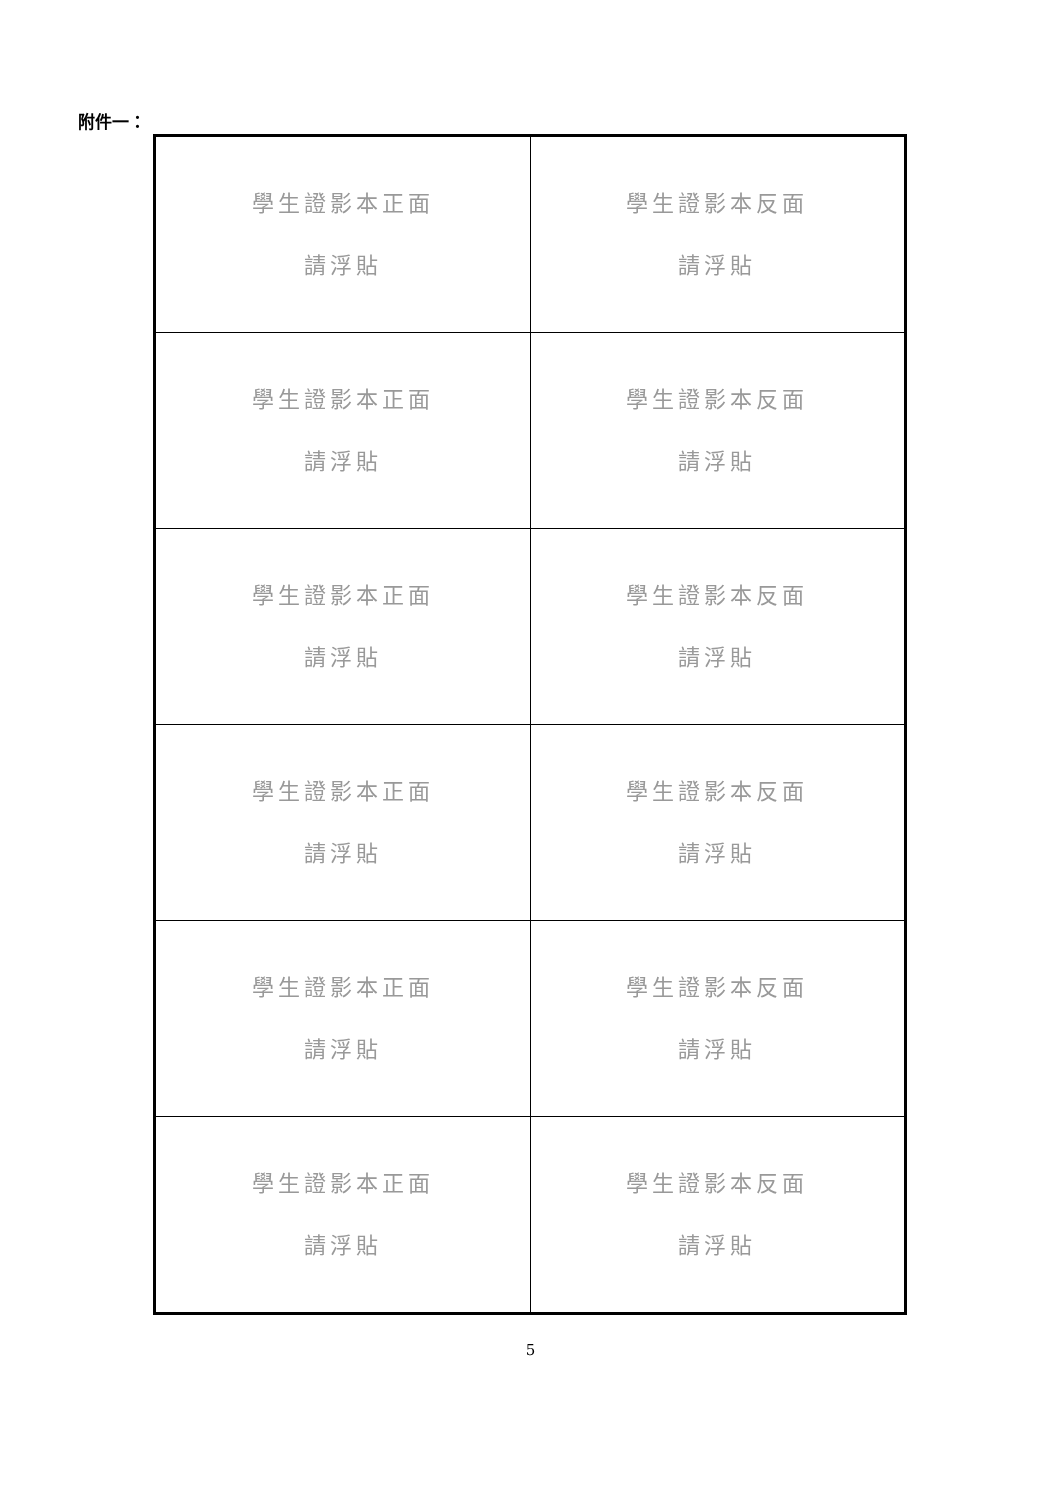附件一：
| 學生證影本正面 請浮貼 | 學生證影本反面 請浮貼 |
| 學生證影本正面 請浮貼 | 學生證影本反面 請浮貼 |
| 學生證影本正面 請浮貼 | 學生證影本反面 請浮貼 |
| 學生證影本正面 請浮貼 | 學生證影本反面 請浮貼 |
| 學生證影本正面 請浮貼 | 學生證影本反面 請浮貼 |
| 學生證影本正面 請浮貼 | 學生證影本反面 請浮貼 |
5